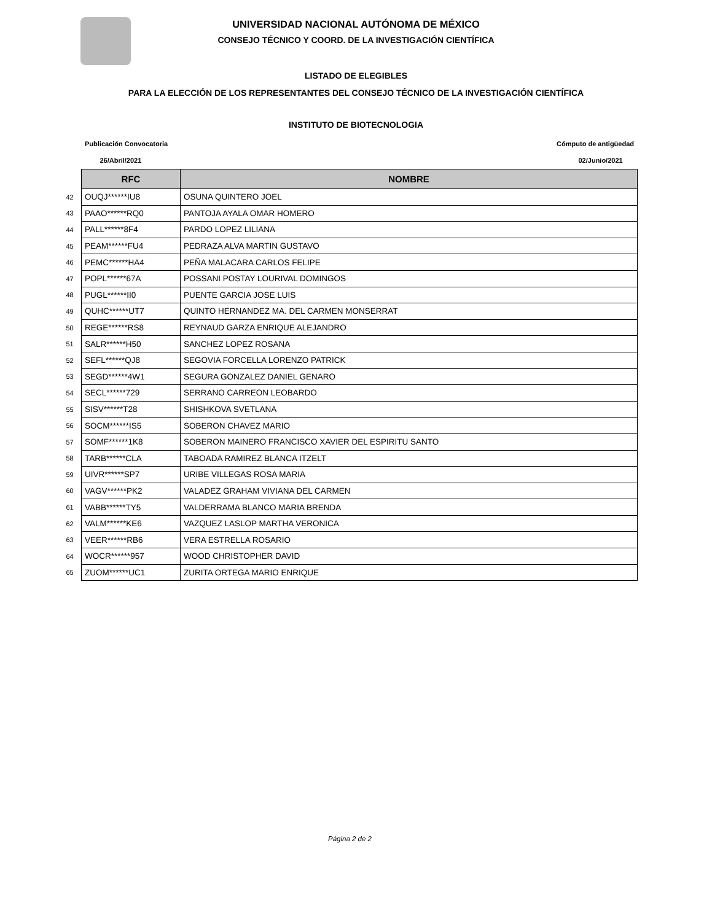UNIVERSIDAD NACIONAL AUTÓNOMA DE MÉXICO
CONSEJO TÉCNICO Y COORD. DE LA INVESTIGACIÓN CIENTÍFICA
LISTADO DE ELEGIBLES
PARA LA ELECCIÓN DE LOS REPRESENTANTES DEL CONSEJO TÉCNICO DE LA INVESTIGACIÓN CIENTÍFICA
INSTITUTO DE BIOTECNOLOGIA
Publicación Convocatoria
26/Abril/2021
Cómputo de antigüedad
02/Junio/2021
| | RFC | NOMBRE |
| 42 | OUQJ******IU8 | OSUNA QUINTERO JOEL |
| 43 | PAAO******RQ0 | PANTOJA AYALA OMAR HOMERO |
| 44 | PALL******8F4 | PARDO LOPEZ LILIANA |
| 45 | PEAM******FU4 | PEDRAZA ALVA MARTIN GUSTAVO |
| 46 | PEMC******HA4 | PEÑA MALACARA CARLOS FELIPE |
| 47 | POPL******67A | POSSANI POSTAY LOURIVAL DOMINGOS |
| 48 | PUGL******II0 | PUENTE GARCIA JOSE LUIS |
| 49 | QUHC******UT7 | QUINTO HERNANDEZ MA. DEL CARMEN MONSERRAT |
| 50 | REGE******RS8 | REYNAUD GARZA ENRIQUE ALEJANDRO |
| 51 | SALR******H50 | SANCHEZ LOPEZ ROSANA |
| 52 | SEFL******QJ8 | SEGOVIA FORCELLA LORENZO PATRICK |
| 53 | SEGD******4W1 | SEGURA GONZALEZ DANIEL GENARO |
| 54 | SECL******729 | SERRANO CARREON LEOBARDO |
| 55 | SISV******T28 | SHISHKOVA SVETLANA |
| 56 | SOCM******IS5 | SOBERON CHAVEZ MARIO |
| 57 | SOMF******1K8 | SOBERON MAINERO FRANCISCO XAVIER DEL ESPIRITU SANTO |
| 58 | TARB******CLA | TABOADA RAMIREZ BLANCA ITZELT |
| 59 | UIVR******SP7 | URIBE VILLEGAS ROSA MARIA |
| 60 | VAGV******PK2 | VALADEZ GRAHAM VIVIANA DEL CARMEN |
| 61 | VABB******TY5 | VALDERRAMA BLANCO MARIA BRENDA |
| 62 | VALM******KE6 | VAZQUEZ LASLOP MARTHA VERONICA |
| 63 | VEER******RB6 | VERA ESTRELLA ROSARIO |
| 64 | WOCR******957 | WOOD CHRISTOPHER DAVID |
| 65 | ZUOM******UC1 | ZURITA ORTEGA MARIO ENRIQUE |
Página 2 de 2